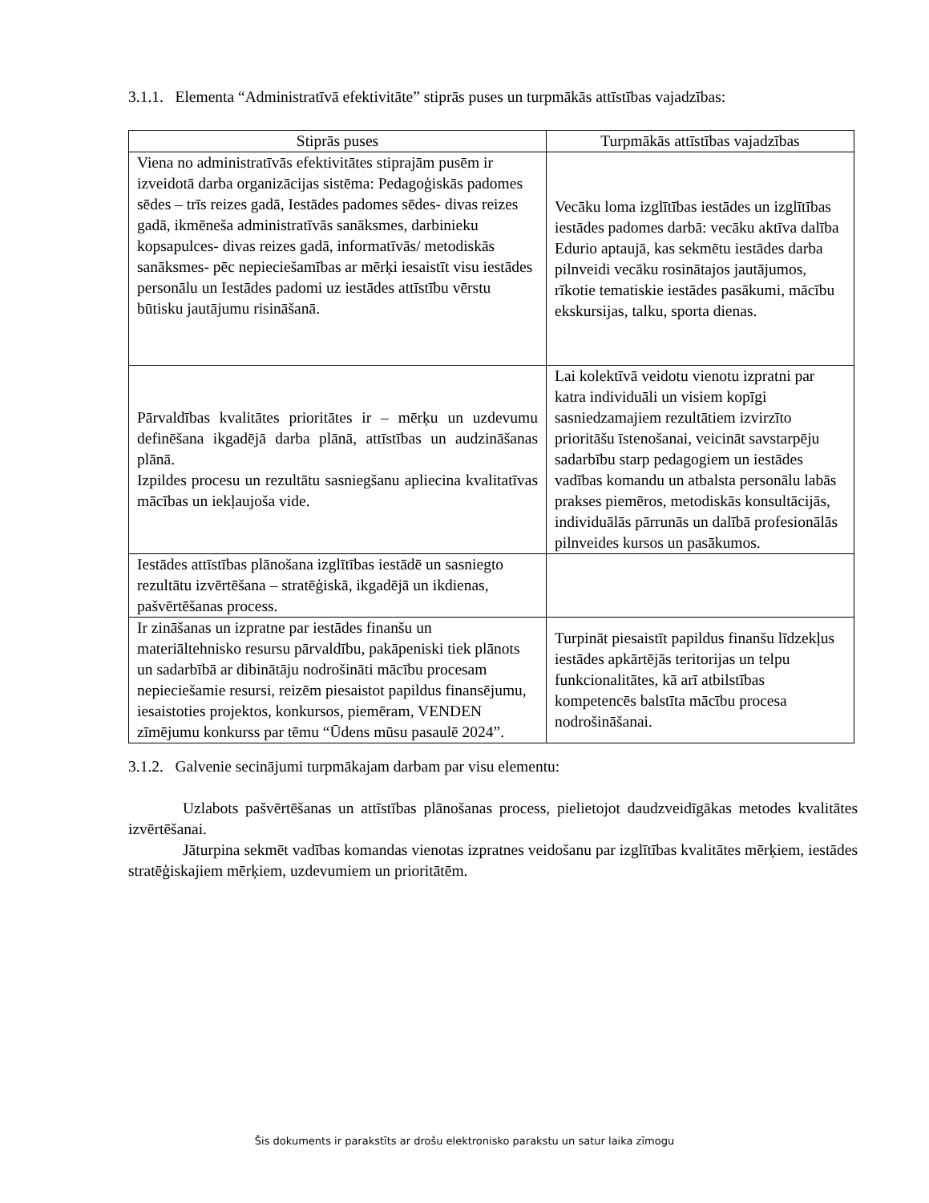3.1.1. Elementa “Administratīvā efektivitāte” stiprās puses un turpmākās attīstības vajadzības:
| Stiprās puses | Turpmākās attīstības vajadzības |
| --- | --- |
| Viena no administratīvās efektivitātes stiprajām pusēm ir izveidotā darba organizācijas sistēma: Pedagoģiskās padomes sēdes – trīs reizes gadā, Iestādes padomes sēdes- divas reizes gadā, ikmēneša administratīvās sanāksmes, darbinieku kopsapulces- divas reizes gadā, informatīvās/ metodiskās sanāksmes- pēc nepieciešamības ar mērķi iesaistīt visu iestādes personālu un Iestādes padomi uz iestādes attīstību vērstu būtisku jautājumu risināšanā. | Vecāku loma izglītības iestādes un izglītības iestādes padomes darbā: vecāku aktīva dalība Edurio aptaujā, kas sekmētu iestādes darba pilnveidi vecāku rosinātajos jautājumos, rīkotie tematiskie iestādes pasākumi, mācību ekskursijas, talku, sporta dienas. |
| Pārvaldības kvalitātes prioritātes ir – mērķu un uzdevumu definēšana ikgadējā darba plānā, attīstības un audzināšanas plānā. Izpildes procesu un rezultātu sasniegšanu apliecina kvalitatīvas mācības un iekļaujoša vide. | Lai kolektīvā veidotu vienotu izpratni par katra individuāli un visiem kopīgi sasniedzamajiem rezultātiem izvirzīto prioritāšu īstenošanai, veicināt savstarpēju sadarbību starp pedagogiem un iestādes vadības komandu un atbalsta personālu labās prakses piemēros, metodiskās konsultācijās, individuālās pārrunās un dalībā profesionālās pilnveides kursos un pasākumos. |
| Iestādes attīstības plānošana izglītības iestādē un sasniegto rezultātu izvērtēšana – stratēģiskā, ikgadējā un ikdienas, pašvērtēšanas process. | |
| Ir zināšanas un izpratne par iestādes finanšu un materiāltehnisko resursu pārvaldību, pakāpeniski tiek plānots un sadarbībā ar dibinātāju nodrošināti mācību procesam nepieciešamie resursi, reizēm piesaistot papildus finansējumu, iesaistoties projektos, konkursos, piemēram, VENDEN zīmējumu konkurss par tēmu “Ūdens mūsu pasaulē 2024”. | Turpināt piesaistīt papildus finanšu līdzekļus iestādes apkārtējās teritorijas un telpu funkcionalitātes, kā arī atbilstības kompetencēs balstīta mācību procesa nodrošināšanai. |
3.1.2. Galvenie secinājumi turpmākajam darbam par visu elementu:
Uzlabots pašvērtēšanas un attīstības plānošanas process, pielietojot daudzveidīgākas metodes kvalitātes izvērtēšanai.
Jāturpina sekmēt vadības komandas vienotas izpratnes veidošanu par izglītības kvalitātes mērķiem, iestādes stratēģiskajiem mērķiem, uzdevumiem un prioritātēm.
Šis dokuments ir parakstīts ar drošu elektronisko parakstu un satur laika zīmogu